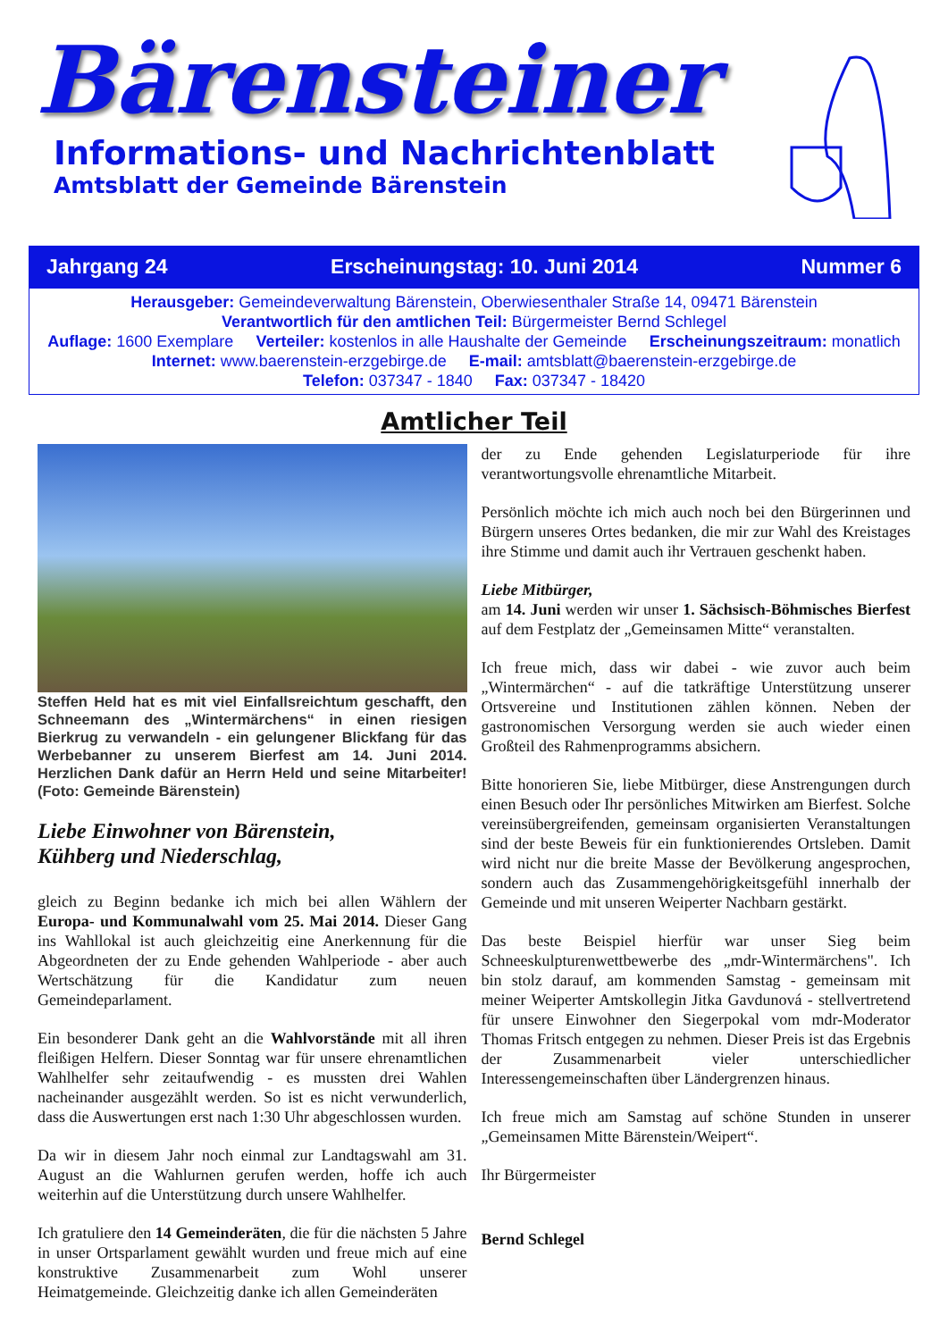Bärensteiner
Informations- und Nachrichtenblatt
Amtsblatt der Gemeinde Bärenstein
Jahrgang 24 Erscheinungstag: 10. Juni 2014 Nummer 6
Herausgeber: Gemeindeverwaltung Bärenstein, Oberwiesenthaler Straße 14, 09471 Bärenstein
Verantwortlich für den amtlichen Teil: Bürgermeister Bernd Schlegel
Auflage: 1600 Exemplare Verteiler: kostenlos in alle Haushalte der Gemeinde Erscheinungszeitraum: monatlich
Internet: www.baerenstein-erzgebirge.de E-mail: amtsblatt@baerenstein-erzgebirge.de
Telefon: 037347 - 1840 Fax: 037347 - 18420
Amtlicher Teil
Steffen Held hat es mit viel Einfallsreichtum geschafft, den Schneemann des „Wintermärchens“ in einen riesigen Bierkrug zu verwandeln - ein gelungener Blickfang für das Werbebanner zu unserem Bierfest am 14. Juni 2014. Herzlichen Dank dafür an Herrn Held und seine Mitarbeiter! (Foto: Gemeinde Bärenstein)
Liebe Einwohner von Bärenstein,
Kühberg und Niederschlag,
gleich zu Beginn bedanke ich mich bei allen Wählern der Europa- und Kommunalwahl vom 25. Mai 2014. Dieser Gang ins Wahllokal ist auch gleichzeitig eine Anerkennung für die Abgeordneten der zu Ende gehenden Wahlperiode - aber auch Wertschätzung für die Kandidatur zum neuen Gemeindeparlament.
Ein besonderer Dank geht an die Wahlvorstände mit all ihren fleißigen Helfern. Dieser Sonntag war für unsere ehrenamtlichen Wahlhelfer sehr zeitaufwendig - es mussten drei Wahlen nacheinander ausgezählt werden. So ist es nicht verwunderlich, dass die Auswertungen erst nach 1:30 Uhr abgeschlossen wurden.
Da wir in diesem Jahr noch einmal zur Landtagswahl am 31. August an die Wahlurnen gerufen werden, hoffe ich auch weiterhin auf die Unterstützung durch unsere Wahlhelfer.
Ich gratuliere den 14 Gemeinderäten, die für die nächsten 5 Jahre in unser Ortsparlament gewählt wurden und freue mich auf eine konstruktive Zusammenarbeit zum Wohl unserer Heimatgemeinde. Gleichzeitig danke ich allen Gemeinderäten
der zu Ende gehenden Legislaturperiode für ihre verantwortungsvolle ehrenamtliche Mitarbeit.
Persönlich möchte ich mich auch noch bei den Bürgerinnen und Bürgern unseres Ortes bedanken, die mir zur Wahl des Kreistages ihre Stimme und damit auch ihr Vertrauen geschenkt haben.
Liebe Mitbürger,
am 14. Juni werden wir unser 1. Sächsisch-Böhmisches Bierfest auf dem Festplatz der „Gemeinsamen Mitte“ veranstalten.
Ich freue mich, dass wir dabei - wie zuvor auch beim „Wintermärchen“ - auf die tatkräftige Unterstützung unserer Ortsvereine und Institutionen zählen können. Neben der gastronomischen Versorgung werden sie auch wieder einen Großteil des Rahmenprogramms absichern.
Bitte honorieren Sie, liebe Mitbürger, diese Anstrengungen durch einen Besuch oder Ihr persönliches Mitwirken am Bierfest. Solche vereinsübergreifenden, gemeinsam organisierten Veranstaltungen sind der beste Beweis für ein funktionierendes Ortsleben. Damit wird nicht nur die breite Masse der Bevölkerung angesprochen, sondern auch das Zusammengehörigkeitsgefühl innerhalb der Gemeinde und mit unseren Weiperter Nachbarn gestärkt.
Das beste Beispiel hierfür war unser Sieg beim Schneeskulpturenwettbewerbe des „mdr-Wintermärchens". Ich bin stolz darauf, am kommenden Samstag - gemeinsam mit meiner Weiperter Amtskollegin Jitka Gavdunová - stellvertretend für unsere Einwohner den Siegerpokal vom mdr-Moderator Thomas Fritsch entgegen zu nehmen. Dieser Preis ist das Ergebnis der Zusammenarbeit vieler unterschiedlicher Interessengemeinschaften über Ländergrenzen hinaus.
Ich freue mich am Samstag auf schöne Stunden in unserer „Gemeinsamen Mitte Bärenstein/Weipert“.
Ihr Bürgermeister
Bernd Schlegel